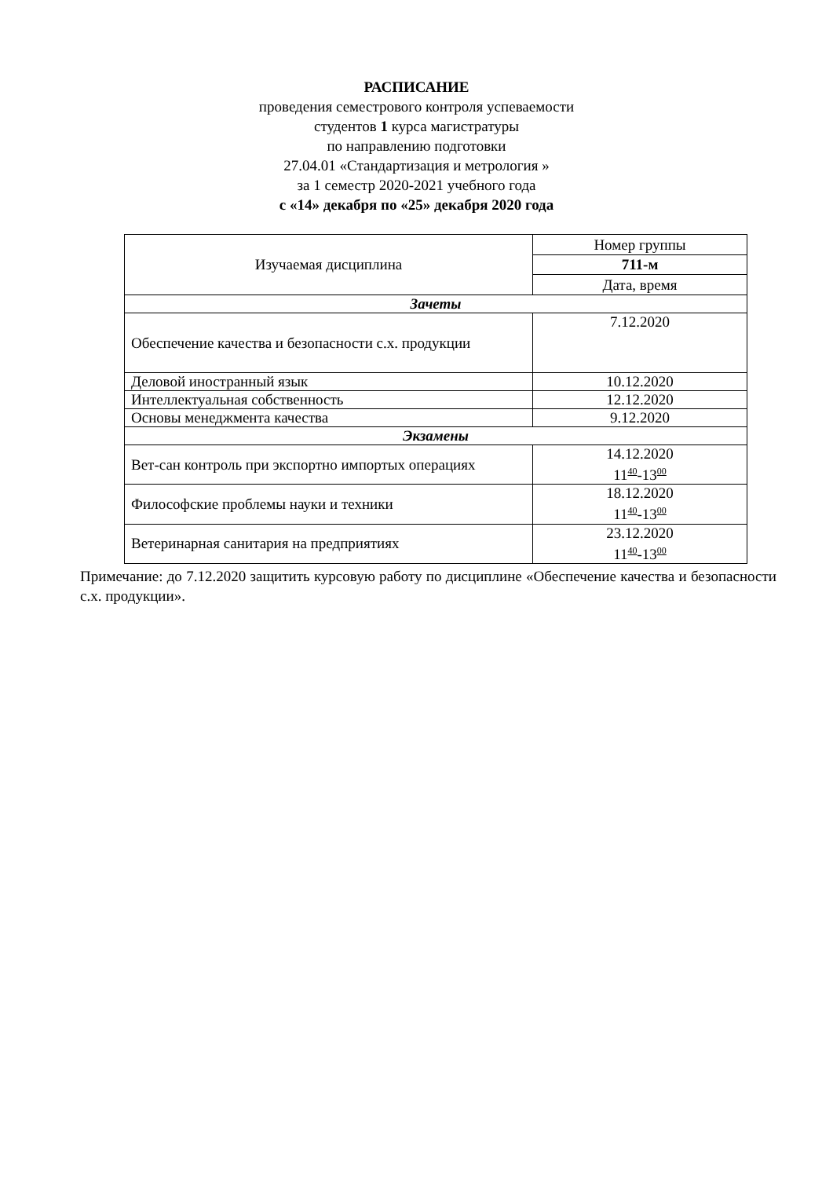РАСПИСАНИЕ
проведения семестрового контроля успеваемости
студентов 1 курса магистратуры
по направлению подготовки
27.04.01 «Стандартизация и метрология »
за 1 семестр 2020-2021 учебного года
с «14» декабря по «25» декабря 2020 года
| Изучаемая дисциплина | Номер группы |
| --- | --- |
| | 711-м |
| | Дата, время |
| Зачеты | |
| Обеспечение качества и безопасности с.х. продукции | 7.12.2020 |
| Деловой иностранный язык | 10.12.2020 |
| Интеллектуальная собственность | 12.12.2020 |
| Основы менеджмента качества | 9.12.2020 |
| Экзамены | |
| Вет-сан контроль при экспортно импортых операциях | 14.12.2020 11<sup>40</sup>-13<sup>00</sup> |
| Философские проблемы науки и техники | 18.12.2020 11<sup>40</sup>-13<sup>00</sup> |
| Ветеринарная санитария на предприятиях | 23.12.2020 11<sup>40</sup>-13<sup>00</sup> |
Примечание: до 7.12.2020 защитить курсовую работу по дисциплине «Обеспечение качества и безопасности с.х. продукции».